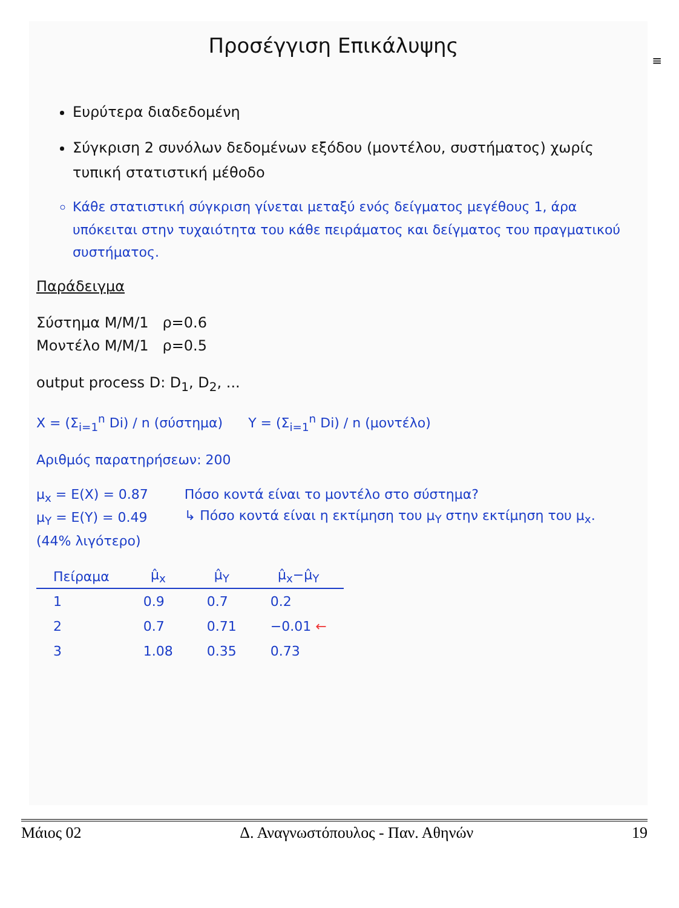≡
Προσέγγιση Επικάλυψης
Ευρύτερα διαδεδομένη
Σύγκριση 2 συνόλων δεδομένων εξόδου (μοντέλου, συστήματος) χωρίς τυπική στατιστική μέθοδο
Κάθε στατιστική σύγκριση γίνεται μεταξύ ενός δείγματος μεγέθους 1, άρα υπόκειται στην τυχαιότητα του κάθε πειράματος και δείγματος του πραγματικού συστήματος.
Παράδειγμα
Σύστημα M/M/1 ρ=0.6
Μοντέλο M/M/1 ρ=0.5
output process D: D<sub>1</sub>, D<sub>2</sub>, ...
X = (Σ<sub>i=1</sub><sup>n</sup> Di) / n (σύστημα) Y = (Σ<sub>i=1</sub><sup>n</sup> Di) / n (μοντέλο)
Αριθμός παρατηρήσεων: 200
μ<sub>x</sub> = E(X) = 0.87
μ<sub>Y</sub> = E(Y) = 0.49
(44% λιγότερο)
Πόσο κοντά είναι το μοντέλο στο σύστημα?
↳ Πόσο κοντά είναι η εκτίμηση του μ<sub>Y</sub> στην εκτίμηση του μ<sub>x</sub>.
| Πείραμα | μ̂<sub>x</sub> | μ̂<sub>Y</sub> | μ̂<sub>x</sub>−μ̂<sub>Y</sub> |
| --- | --- | --- | --- |
| 1 | 0.9 | 0.7 | 0.2 |
| 2 | 0.7 | 0.71 | −0.01 ← |
| 3 | 1.08 | 0.35 | 0.73 |
Μάιος 02 Δ. Αναγνωστόπουλος - Παν. Αθηνών 19